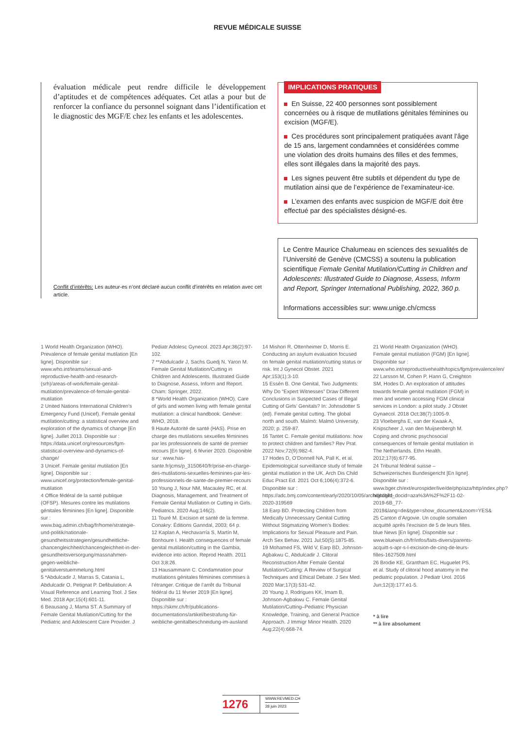REVUE MÉDICALE SUISSE
évaluation médicale peut rendre difficile le développement d’aptitudes et de compétences adéquates. Cet atlas a pour but de renforcer la confiance du personnel soignant dans l’identification et le diagnostic des MGF/E chez les enfants et les adolescentes.
Conflit d’intérêts: Les auteur-es n’ont déclaré aucun conflit d’intérêts en relation avec cet article.
IMPLICATIONS PRATIQUES
En Suisse, 22 400 personnes sont possiblement concernées ou à risque de mutilations génitales féminines ou excision (MGF/E).
Ces procédures sont principalement pratiquées avant l’âge de 15 ans, largement condamnées et considérées comme une violation des droits humains des filles et des femmes, elles sont illégales dans la majorité des pays.
Les signes peuvent être subtils et dépendent du type de mutilation ainsi que de l’expérience de l’examinateur-ice.
L’examen des enfants avec suspicion de MGF/E doit être effectué par des spécialistes désigné-es.
Le Centre Maurice Chalumeau en sciences des sexualités de l’Université de Genève (CMCSS) a soutenu la publication scientifique Female Genital Mutilation/Cutting in Children and Adolescents: Illustrated Guide to Diagnose, Assess, Inform and Report, Springer International Publishing, 2022, 360 p.
Informations accessibles sur: www.unige.ch/cmcss
1 World Health Organization (WHO). Prevalence of female genital mutilation [En ligne]. Disponible sur : www.who.int/teams/sexual-and-reproductive-health-and-research-(srh)/areas-of-work/female-genital-mutilation/prevalence-of-female-genital-mutilation
2 United Nations International Children’s Emergency Fund (Unicef). Female genital mutilation/cutting: a statistical overview and exploration of the dynamics of change [En ligne]. Juillet 2013. Disponible sur : https://data.unicef.org/resources/fgm-statistical-overview-and-dynamics-of-change/
3 Unicef. Female genital mutilation [En ligne]. Disponible sur : www.unicef.org/protection/female-genital-mutilation
4 Office fédéral de la santé publique (OFSP). Mesures contre les mutilations génitales féminines [En ligne]. Disponible sur : www.bag.admin.ch/bag/fr/home/strategie-und-politik/nationale-gesundheitsstrategien/gesundheitliche-chancengleichheit/chancengleichheit-in-der-gesundheitsversorgung/massnahmen-gegen-weibliche-genitalverstuemmelung.html
5 *Abdulcadir J, Marras S, Catania L, Abdulcadir O, Petignat P. Defibulation: A Visual Reference and Learning Tool. J Sex Med. 2018 Apr;15(4):601-11.
6 Beausang J, Mama ST. A Summary of Female Genital Mutilation/Cutting for the Pediatric and Adolescent Care Provider. J Pediatr Adolesc Gynecol. 2023 Apr;36(2):97-102.
7 **Abdulcadir J, Sachs Guedj N, Yaron M. Female Genital Mutilation/Cutting in Children and Adolescents. Illustrated Guide to Diagnose, Assess, Inform and Report. Cham: Springer, 2022.
8 *World Health Organization (WHO). Care of girls and women living with female genital mutilation: a clinical handbook. Genève: WHO, 2018.
9 Haute Autorité de santé (HAS). Prise en charge des mutilations sexuelles féminines par les professionnels de santé de premier recours [En ligne]. 6 février 2020. Disponible sur : www.has-sante.fr/jcms/p_3150640/fr/prise-en-charge-des-mutilations-sexuelles-feminines-par-les-professionnels-de-sante-de-premier-recours
10 Young J, Nour NM, Macauley RC, et al. Diagnosis, Management, and Treatment of Female Genital Mutilation or Cutting in Girls. Pediatrics. 2020 Aug;146(2).
11 Touré M. Excision et santé de la femme. Conakry: Éditions Ganndal, 2003; 64 p.
12 Kaplan A, Hechavarría S, Martín M, Bonhoure I. Health consequences of female genital mutilation/cutting in the Gambia, evidence into action. Reprod Health. 2011 Oct 3;8:26.
13 Hausammann C. Condamnation pour mutilations génitales féminines commises à l’étranger. Critique de l’arrêt du Tribunal fédéral du 11 février 2019 [En ligne]. Disponible sur : https://skmr.ch/fr/publications-documentations/artikel/bestrafung-für-weibliche-genitalbeschneidung-im-ausland
14 Mishori R, Ottenheimer D, Morris E. Conducting an asylum evaluation focused on female genital mutilation/cutting status or risk. Int J Gynecol Obstet. 2021 Apr;153(1):3-10.
15 Essén B. One Genital, Two Judgments: Why Do “Expert Witnesses” Draw Different Conclusions in Suspected Cases of Illegal Cutting of Girls’ Genitals? In: Johnsdotter S (ed). Female genital cutting. The global north and south. Malmö: Malmö University, 2020; p. 259-87.
16 Tantet C. Female genital mutilations: how to protect children and families? Rev Prat. 2022 Nov;72(9):982-4.
17 Hodes D, O’Donnell NA, Pall K, et al. Epidemiological surveillance study of female genital mutilation in the UK. Arch Dis Child Educ Pract Ed. 2021 Oct 6;106(4):372-6. Disponible sur : https://adc.bmj.com/content/early/2020/10/05/archdischild-2020-319569
18 Earp BD. Protecting Children from Medically Unnecessary Genital Cutting Without Stigmatizing Women’s Bodies: Implications for Sexual Pleasure and Pain. Arch Sex Behav. 2021 Jul;50(5):1875-85.
19 Mohamed FS, Wild V, Earp BD, Johnson-Agbakwu C, Abdulcadir J. Clitoral Reconstruction After Female Genital Mutilation/Cutting: A Review of Surgical Techniques and Ethical Debate. J Sex Med. 2020 Mar;17(3):531-42.
20 Young J, Rodrigues KK, Imam B, Johnson-Agbakwu C. Female Genital Mutilation/Cutting–Pediatric Physician Knowledge, Training, and General Practice Approach. J Immigr Minor Health. 2020 Aug;22(4):668-74.
21 World Health Organization (WHO). Female genital mutilation (FGM) [En ligne]. Disponible sur : www.who.int/reproductivehealth/topics/fgm/prevalence/en/
22 Larsson M, Cohen P, Hann G, Creighton SM, Hodes D. An exploration of attitudes towards female genital mutilation (FGM) in men and women accessing FGM clinical services in London: a pilot study. J Obstet Gynaecol. 2018 Oct;38(7):1005-9.
23 Vloeberghs E, van der Kwaak A, Knipscheer J, van den Muijsenbergh M. Coping and chronic psychosocial consequences of female genital mutilation in The Netherlands. Ethn Health. 2012;17(6):677-95.
24 Tribunal fédéral suisse – Schweizerisches Bundesgericht [En ligne]. Disponible sur : www.bger.ch/ext/eurospider/live/de/php/aza/http/index.php?highlight_docid=aza%3A%2F%2F11-02-2019-6B_77-2019&lang=de&type=show_document&zoom=YES&
25 Canton d’Argovie. Un couple somalien acquitté après l’excision de 5 de leurs filles. blue News [En ligne]. Disponible sur : www.bluewin.ch/fr/infos/faits-divers/parents-acquitt-s-apr-s-l-excision-de-cinq-de-leurs-filles-1627509.html
26 Brodie KE, Grantham EC, Huguelet PS, et al. Study of clitoral hood anatomy in the pediatric population. J Pediatr Urol. 2016 Jun;12(3):177.e1-5.
* à lire
** à lire absolument
1276
WWW.REVMED.CH
28 juin 2023